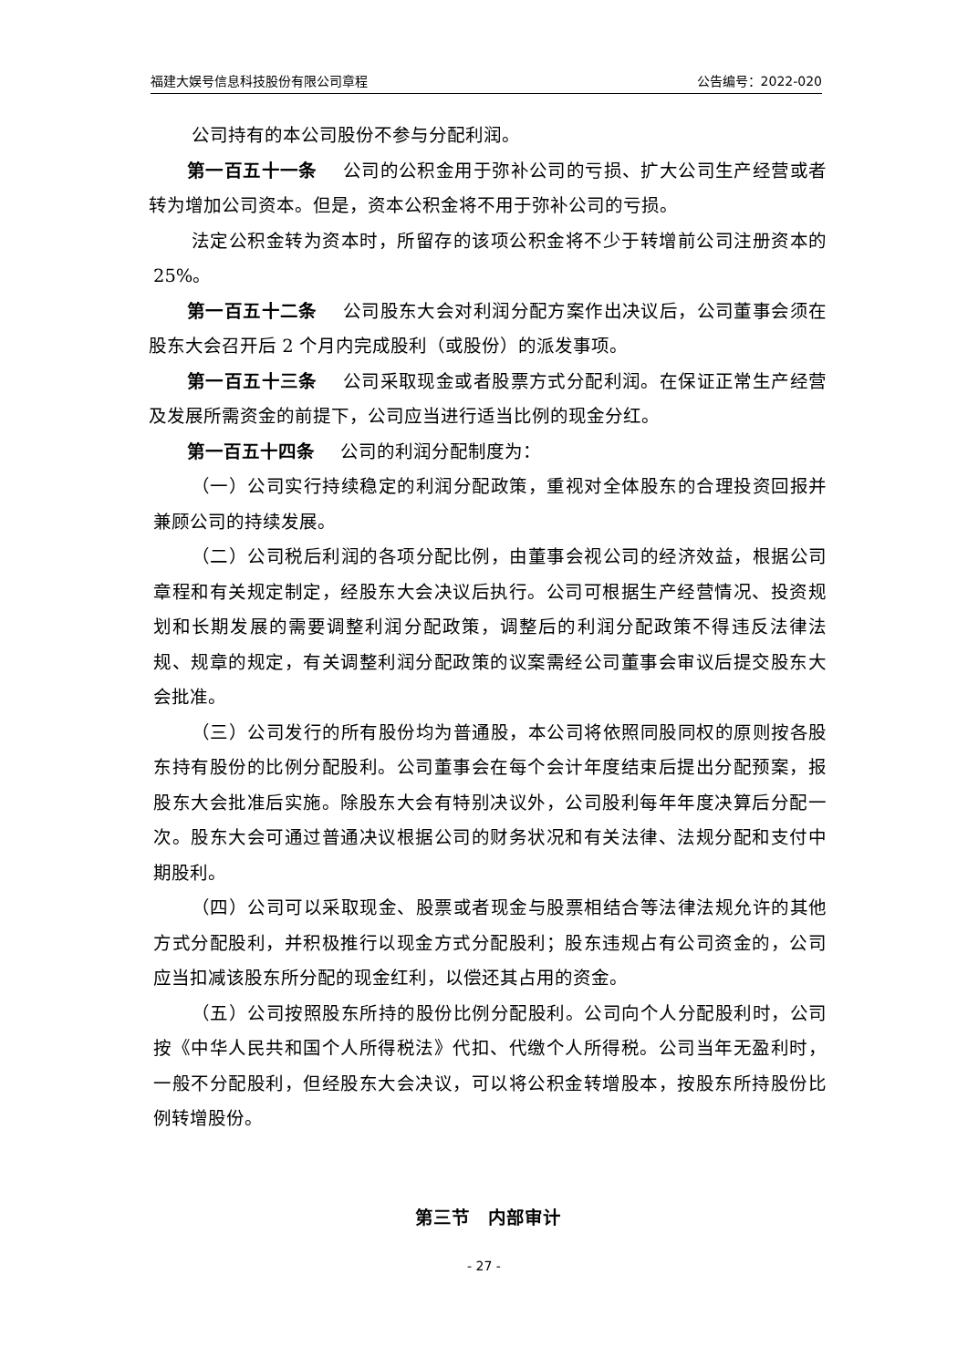福建大娱号信息科技股份有限公司章程 公告编号：2022-020
公司持有的本公司股份不参与分配利润。
第一百五十一条 公司的公积金用于弥补公司的亏损、扩大公司生产经营或者转为增加公司资本。但是，资本公积金将不用于弥补公司的亏损。
法定公积金转为资本时，所留存的该项公积金将不少于转增前公司注册资本的 25%。
第一百五十二条 公司股东大会对利润分配方案作出决议后，公司董事会须在股东大会召开后 2 个月内完成股利（或股份）的派发事项。
第一百五十三条 公司采取现金或者股票方式分配利润。在保证正常生产经营及发展所需资金的前提下，公司应当进行适当比例的现金分红。
第一百五十四条 公司的利润分配制度为：
（一）公司实行持续稳定的利润分配政策，重视对全体股东的合理投资回报并兼顾公司的持续发展。
（二）公司税后利润的各项分配比例，由董事会视公司的经济效益，根据公司章程和有关规定制定，经股东大会决议后执行。公司可根据生产经营情况、投资规划和长期发展的需要调整利润分配政策，调整后的利润分配政策不得违反法律法规、规章的规定，有关调整利润分配政策的议案需经公司董事会审议后提交股东大会批准。
（三）公司发行的所有股份均为普通股，本公司将依照同股同权的原则按各股东持有股份的比例分配股利。公司董事会在每个会计年度结束后提出分配预案，报股东大会批准后实施。除股东大会有特别决议外，公司股利每年年度决算后分配一次。股东大会可通过普通决议根据公司的财务状况和有关法律、法规分配和支付中期股利。
（四）公司可以采取现金、股票或者现金与股票相结合等法律法规允许的其他方式分配股利，并积极推行以现金方式分配股利；股东违规占有公司资金的，公司应当扣减该股东所分配的现金红利，以偿还其占用的资金。
（五）公司按照股东所持的股份比例分配股利。公司向个人分配股利时，公司按《中华人民共和国个人所得税法》代扣、代缴个人所得税。公司当年无盈利时，一般不分配股利，但经股东大会决议，可以将公积金转增股本，按股东所持股份比例转增股份。
第三节　内部审计
- 27 -